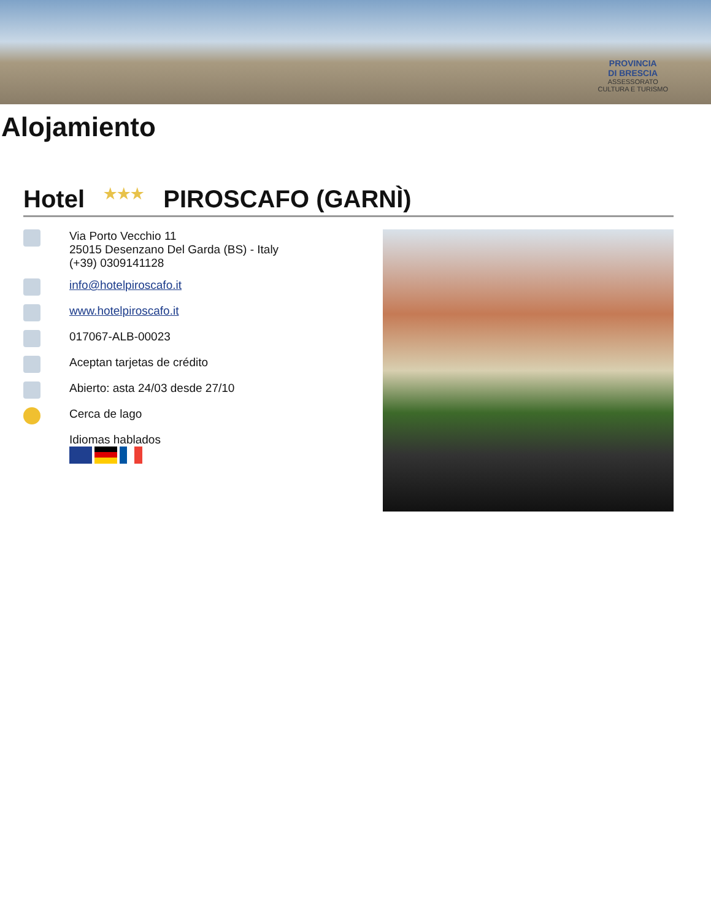PROVINCIA
DI BRESCIA
ASSESSORATO
CULTURA E TURISMO
Alojamiento
Hotel ★★★ PIROSCAFO (GARNÌ)
Via Porto Vecchio 11
25015 Desenzano Del Garda (BS) - Italy
(+39) 0309141128
info@hotelpiroscafo.it
www.hotelpiroscafo.it
017067-ALB-00023
Aceptan tarjetas de crédito
Abierto: asta 24/03 desde 27/10
Cerca de lago
Idiomas hablados